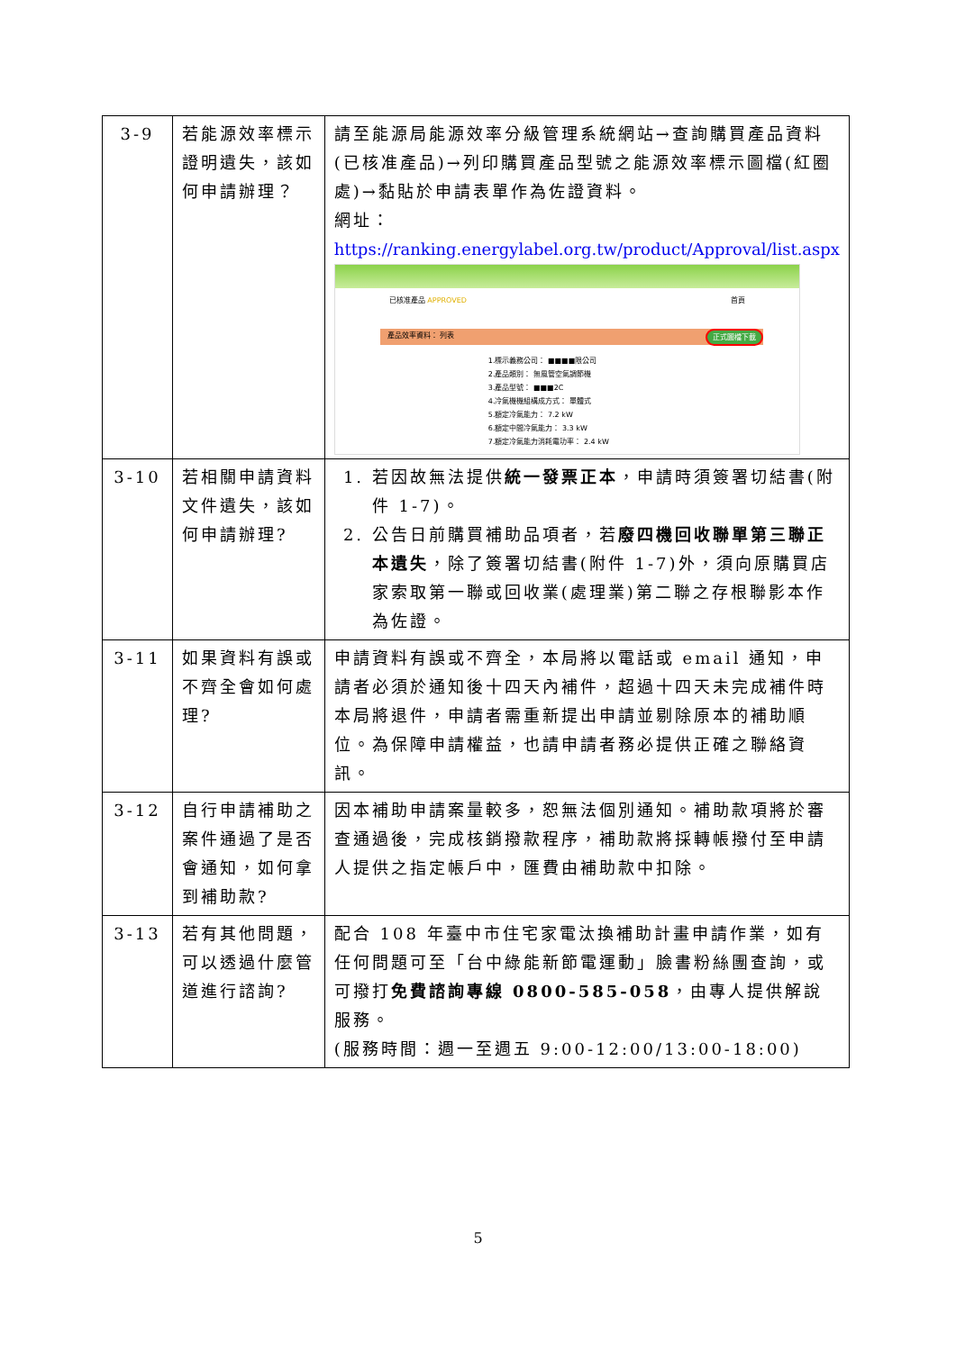| 3-9 | 若能源效率標示證明遺失，該如何申請辦理？ | 請至能源局能源效率分級管理系統網站→查詢購買產品資料(已核准產品)→列印購買產品型號之能源效率標示圖檔(紅圈處)→黏貼於申請表單作為佐證資料。 網址： https://ranking.energylabel.org.tw/product/Approval/list.aspx 已核准產品 APPROVED 首頁 產品效率資料： 正式圖檔下載 列表 1.標示義務公司： ■■■■限公司 2.產品類別： 無風管空氣調節機 3.產品型號： ■■■2C 4.冷氣機機組構成方式： 單體式 5.額定冷氣能力： 7.2 kW 6.額定中間冷氣能力： 3.3 kW 7.額定冷氣能力消耗電功率： 2.4 kW |
| 3-10 | 若相關申請資料文件遺失，該如何申請辦理? | 1. 若因故無法提供 統一發票正本 ，申請時須簽署切結書(附件 1-7)。 2. 公告日前購買補助品項者，若 廢四機回收聯單第三聯正本遺失 ，除了簽署切結書(附件 1-7)外，須向原購買店家索取第一聯或回收業(處理業)第二聯之存根聯影本作為佐證。 |
| 3-11 | 如果資料有誤或不齊全會如何處理? | 申請資料有誤或不齊全，本局將以電話或 email 通知，申請者必須於通知後十四天內補件，超過十四天未完成補件時本局將退件，申請者需重新提出申請並剔除原本的補助順位。為保障申請權益，也請申請者務必提供正確之聯絡資訊。 |
| 3-12 | 自行申請補助之案件通過了是否會通知，如何拿到補助款? | 因本補助申請案量較多，恕無法個別通知。補助款項將於審查通過後，完成核銷撥款程序，補助款將採轉帳撥付至申請人提供之指定帳戶中，匯費由補助款中扣除。 |
| 3-13 | 若有其他問題，可以透過什麼管道進行諮詢? | 配合 108 年臺中市住宅家電汰換補助計畫申請作業，如有任何問題可至「台中綠能新節電運動」臉書粉絲團查詢，或可撥打 免費諮詢專線 0800-585-058 ，由專人提供解說服務。 (服務時間：週一至週五 9:00-12:00/13:00-18:00) |
5